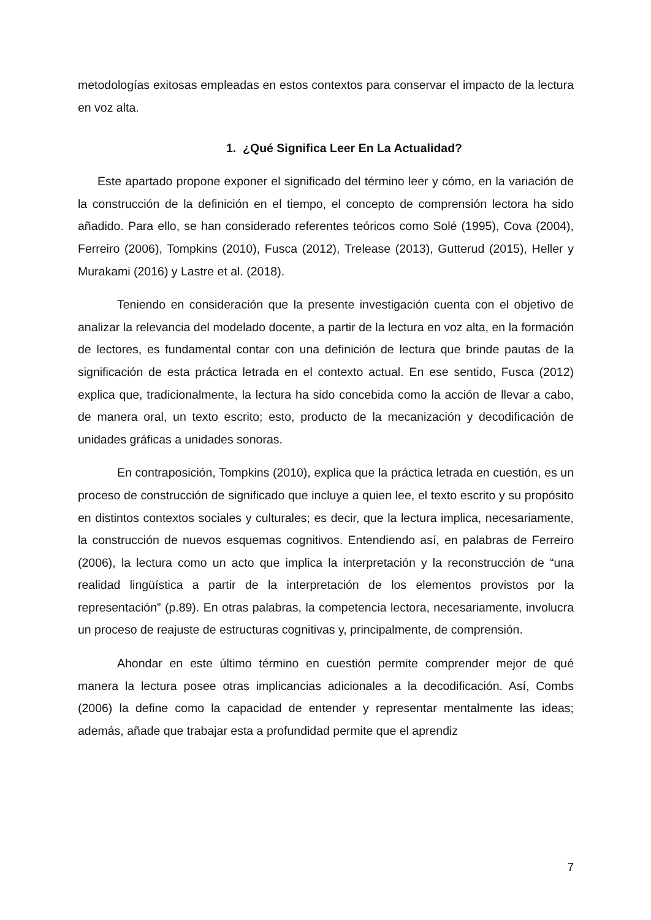metodologías exitosas empleadas en estos contextos para conservar el impacto de la lectura en voz alta.
1. ¿Qué Significa Leer En La Actualidad?
Este apartado propone exponer el significado del término leer y cómo, en la variación de la construcción de la definición en el tiempo, el concepto de comprensión lectora ha sido añadido. Para ello, se han considerado referentes teóricos como Solé (1995), Cova (2004), Ferreiro (2006), Tompkins (2010), Fusca (2012), Trelease (2013), Gutterud (2015), Heller y Murakami (2016) y Lastre et al. (2018).
Teniendo en consideración que la presente investigación cuenta con el objetivo de analizar la relevancia del modelado docente, a partir de la lectura en voz alta, en la formación de lectores, es fundamental contar con una definición de lectura que brinde pautas de la significación de esta práctica letrada en el contexto actual. En ese sentido, Fusca (2012) explica que, tradicionalmente, la lectura ha sido concebida como la acción de llevar a cabo, de manera oral, un texto escrito; esto, producto de la mecanización y decodificación de unidades gráficas a unidades sonoras.
En contraposición, Tompkins (2010), explica que la práctica letrada en cuestión, es un proceso de construcción de significado que incluye a quien lee, el texto escrito y su propósito en distintos contextos sociales y culturales; es decir, que la lectura implica, necesariamente, la construcción de nuevos esquemas cognitivos. Entendiendo así, en palabras de Ferreiro (2006), la lectura como un acto que implica la interpretación y la reconstrucción de “una realidad lingüística a partir de la interpretación de los elementos provistos por la representación” (p.89). En otras palabras, la competencia lectora, necesariamente, involucra un proceso de reajuste de estructuras cognitivas y, principalmente, de comprensión.
Ahondar en este último término en cuestión permite comprender mejor de qué manera la lectura posee otras implicancias adicionales a la decodificación. Así, Combs (2006) la define como la capacidad de entender y representar mentalmente las ideas; además, añade que trabajar esta a profundidad permite que el aprendiz
7